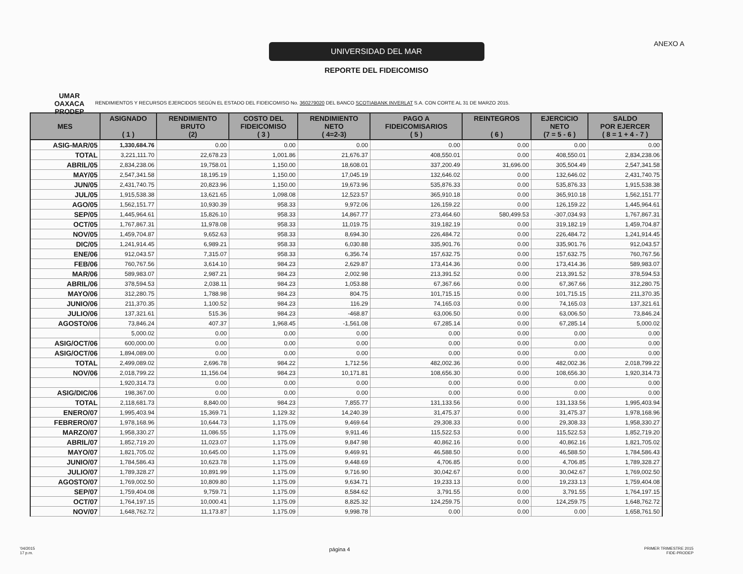UMAR
OAXACA
PRODEP
UNIVERSIDAD DEL MAR
REPORTE DEL FIDEICOMISO
ANEXO A
RENDIMIENTOS Y RECURSOS EJERCIDOS SEGÚN EL ESTADO DEL FIDEICOMISO No. 360279020 DEL BANCO SCOTIABANK INVERLAT S.A. CON CORTE AL 31 DE MARZO 2015.
| MES | ASIGNADO ( 1 ) | RENDIMIENTO BRUTO (2) | COSTO DEL FIDEICOMISO ( 3 ) | RENDIMIENTO NETO ( 4=2-3) | PAGO A FIDEICOMISARIOS ( 5 ) | REINTEGROS ( 6 ) | EJERCICIO NETO (7 = 5 - 6 ) | SALDO POR EJERCER ( 8 = 1 + 4 - 7 ) |
| --- | --- | --- | --- | --- | --- | --- | --- | --- |
| ASIG-MAR/05 | 1,330,684.76 | 0.00 | 0.00 | 0.00 | 0.00 | 0.00 | 0.00 | 0.00 |
| TOTAL | 3,221,111.70 | 22,678.23 | 1,001.86 | 21,676.37 | 408,550.01 | 0.00 | 408,550.01 | 2,834,238.06 |
| ABRIL/05 | 2,834,238.06 | 19,758.01 | 1,150.00 | 18,608.01 | 337,200.49 | 31,696.00 | 305,504.49 | 2,547,341.58 |
| MAY/05 | 2,547,341.58 | 18,195.19 | 1,150.00 | 17,045.19 | 132,646.02 | 0.00 | 132,646.02 | 2,431,740.75 |
| JUN/05 | 2,431,740.75 | 20,823.96 | 1,150.00 | 19,673.96 | 535,876.33 | 0.00 | 535,876.33 | 1,915,538.38 |
| JUL/05 | 1,915,538.38 | 13,621.65 | 1,098.08 | 12,523.57 | 365,910.18 | 0.00 | 365,910.18 | 1,562,151.77 |
| AGO/05 | 1,562,151.77 | 10,930.39 | 958.33 | 9,972.06 | 126,159.22 | 0.00 | 126,159.22 | 1,445,964.61 |
| SEP/05 | 1,445,964.61 | 15,826.10 | 958.33 | 14,867.77 | 273,464.60 | 580,499.53 | -307,034.93 | 1,767,867.31 |
| OCT/05 | 1,767,867.31 | 11,978.08 | 958.33 | 11,019.75 | 319,182.19 | 0.00 | 319,182.19 | 1,459,704.87 |
| NOV/05 | 1,459,704.87 | 9,652.63 | 958.33 | 8,694.30 | 226,484.72 | 0.00 | 226,484.72 | 1,241,914.45 |
| DIC/05 | 1,241,914.45 | 6,989.21 | 958.33 | 6,030.88 | 335,901.76 | 0.00 | 335,901.76 | 912,043.57 |
| ENE/06 | 912,043.57 | 7,315.07 | 958.33 | 6,356.74 | 157,632.75 | 0.00 | 157,632.75 | 760,767.56 |
| FEB/06 | 760,767.56 | 3,614.10 | 984.23 | 2,629.87 | 173,414.36 | 0.00 | 173,414.36 | 589,983.07 |
| MAR/06 | 589,983.07 | 2,987.21 | 984.23 | 2,002.98 | 213,391.52 | 0.00 | 213,391.52 | 378,594.53 |
| ABRIL/06 | 378,594.53 | 2,038.11 | 984.23 | 1,053.88 | 67,367.66 | 0.00 | 67,367.66 | 312,280.75 |
| MAYO/06 | 312,280.75 | 1,788.98 | 984.23 | 804.75 | 101,715.15 | 0.00 | 101,715.15 | 211,370.35 |
| JUNIO/06 | 211,370.35 | 1,100.52 | 984.23 | 116.29 | 74,165.03 | 0.00 | 74,165.03 | 137,321.61 |
| JULIO/06 | 137,321.61 | 515.36 | 984.23 | -468.87 | 63,006.50 | 0.00 | 63,006.50 | 73,846.24 |
| AGOSTO/06 | 73,846.24 | 407.37 | 1,968.45 | -1,561.08 | 67,285.14 | 0.00 | 67,285.14 | 5,000.02 |
| | 5,000.02 | 0.00 | 0.00 | 0.00 | 0.00 | 0.00 | 0.00 | 0.00 |
| ASIG/OCT/06 | 600,000.00 | 0.00 | 0.00 | 0.00 | 0.00 | 0.00 | 0.00 | 0.00 |
| ASIG/OCT/06 | 1,894,089.00 | 0.00 | 0.00 | 0.00 | 0.00 | 0.00 | 0.00 | 0.00 |
| TOTAL | 2,499,089.02 | 2,696.78 | 984.22 | 1,712.56 | 482,002.36 | 0.00 | 482,002.36 | 2,018,799.22 |
| NOV/06 | 2,018,799.22 | 11,156.04 | 984.23 | 10,171.81 | 108,656.30 | 0.00 | 108,656.30 | 1,920,314.73 |
| | 1,920,314.73 | 0.00 | 0.00 | 0.00 | 0.00 | 0.00 | 0.00 | 0.00 |
| ASIG/DIC/06 | 198,367.00 | 0.00 | 0.00 | 0.00 | 0.00 | 0.00 | 0.00 | 0.00 |
| TOTAL | 2,118,681.73 | 8,840.00 | 984.23 | 7,855.77 | 131,133.56 | 0.00 | 131,133.56 | 1,995,403.94 |
| ENERO/07 | 1,995,403.94 | 15,369.71 | 1,129.32 | 14,240.39 | 31,475.37 | 0.00 | 31,475.37 | 1,978,168.96 |
| FEBRERO/07 | 1,978,168.96 | 10,644.73 | 1,175.09 | 9,469.64 | 29,308.33 | 0.00 | 29,308.33 | 1,958,330.27 |
| MARZO/07 | 1,958,330.27 | 11,086.55 | 1,175.09 | 9,911.46 | 115,522.53 | 0.00 | 115,522.53 | 1,852,719.20 |
| ABRIL/07 | 1,852,719.20 | 11,023.07 | 1,175.09 | 9,847.98 | 40,862.16 | 0.00 | 40,862.16 | 1,821,705.02 |
| MAYO/07 | 1,821,705.02 | 10,645.00 | 1,175.09 | 9,469.91 | 46,588.50 | 0.00 | 46,588.50 | 1,784,586.43 |
| JUNIO/07 | 1,784,586.43 | 10,623.78 | 1,175.09 | 9,448.69 | 4,706.85 | 0.00 | 4,706.85 | 1,789,328.27 |
| JULIO/07 | 1,789,328.27 | 10,891.99 | 1,175.09 | 9,716.90 | 30,042.67 | 0.00 | 30,042.67 | 1,769,002.50 |
| AGOSTO/07 | 1,769,002.50 | 10,809.80 | 1,175.09 | 9,634.71 | 19,233.13 | 0.00 | 19,233.13 | 1,759,404.08 |
| SEP/07 | 1,759,404.08 | 9,759.71 | 1,175.09 | 8,584.62 | 3,791.55 | 0.00 | 3,791.55 | 1,764,197.15 |
| OCT/07 | 1,764,197.15 | 10,000.41 | 1,175.09 | 8,825.32 | 124,259.75 | 0.00 | 124,259.75 | 1,648,762.72 |
| NOV/07 | 1,648,762.72 | 11,173.87 | 1,175.09 | 9,998.78 | 0.00 | 0.00 | 0.00 | 1,658,761.50 |
'04/2015
17 p.m.
página 4
PRIMER TRIMESTRE 2015
FIDE-PRODEP